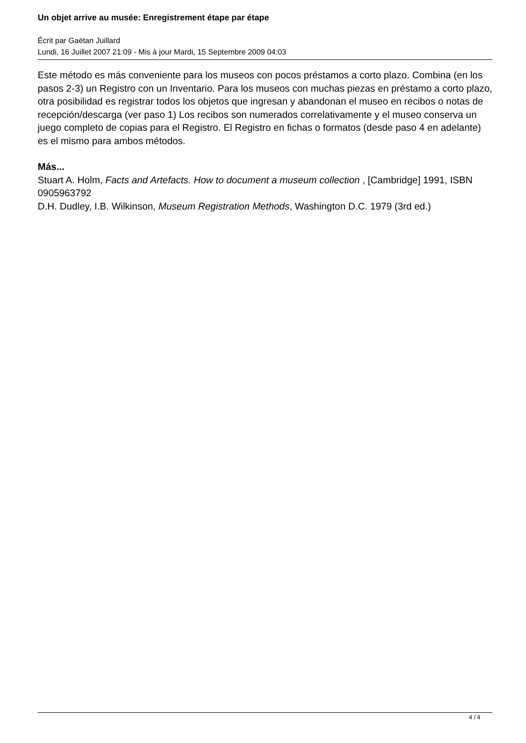Un objet arrive au musée: Enregistrement étape par étape
Écrit par Gaëtan Juillard
Lundi, 16 Juillet 2007 21:09 - Mis à jour Mardi, 15 Septembre 2009 04:03
Este método es más conveniente para los museos con pocos préstamos a corto plazo. Combina (en los pasos 2-3) un Registro con un Inventario. Para los museos con muchas piezas en préstamo a corto plazo, otra posibilidad es registrar todos los objetos que ingresan y abandonan el museo en recibos o notas de recepción/descarga (ver paso 1) Los recibos son numerados correlativamente y el museo conserva un juego completo de copias para el Registro. El Registro en fichas o formatos (desde paso 4 en adelante) es el mismo para ambos métodos.
Más...
Stuart A. Holm, Facts and Artefacts. How to document a museum collection , [Cambridge] 1991, ISBN 0905963792
D.H. Dudley, I.B. Wilkinson, Museum Registration Methods, Washington D.C. 1979 (3rd ed.)
4 / 4